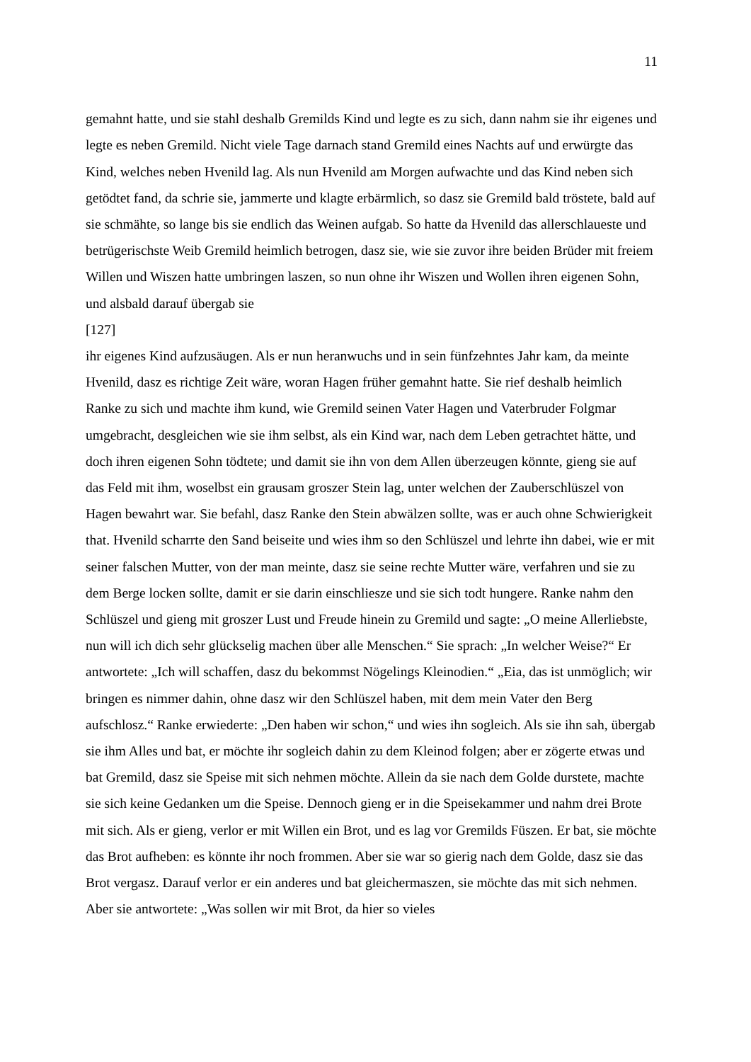11
gemahnt hatte, und sie stahl deshalb Gremilds Kind und legte es zu sich, dann nahm sie ihr eigenes und legte es neben Gremild. Nicht viele Tage darnach stand Gremild eines Nachts auf und erwürgte das Kind, welches neben Hvenild lag. Als nun Hvenild am Morgen aufwachte und das Kind neben sich getödtet fand, da schrie sie, jammerte und klagte erbärmlich, so dasz sie Gremild bald tröstete, bald auf sie schmähte, so lange bis sie endlich das Weinen aufgab. So hatte da Hvenild das allerschlaueste und betrügerischste Weib Gremild heimlich betrogen, dasz sie, wie sie zuvor ihre beiden Brüder mit freiem Willen und Wiszen hatte umbringen laszen, so nun ohne ihr Wiszen und Wollen ihren eigenen Sohn, und alsbald darauf übergab sie
[127]
ihr eigenes Kind aufzusäugen. Als er nun heranwuchs und in sein fünfzehntes Jahr kam, da meinte Hvenild, dasz es richtige Zeit wäre, woran Hagen früher gemahnt hatte. Sie rief deshalb heimlich Ranke zu sich und machte ihm kund, wie Gremild seinen Vater Hagen und Vaterbruder Folgmar umgebracht, desgleichen wie sie ihm selbst, als ein Kind war, nach dem Leben getrachtet hätte, und doch ihren eigenen Sohn tödtete; und damit sie ihn von dem Allen überzeugen könnte, gieng sie auf das Feld mit ihm, woselbst ein grausam groszer Stein lag, unter welchen der Zauberschlüszel von Hagen bewahrt war. Sie befahl, dasz Ranke den Stein abwälzen sollte, was er auch ohne Schwierigkeit that. Hvenild scharrte den Sand beiseite und wies ihm so den Schlüszel und lehrte ihn dabei, wie er mit seiner falschen Mutter, von der man meinte, dasz sie seine rechte Mutter wäre, verfahren und sie zu dem Berge locken sollte, damit er sie darin einschliesze und sie sich todt hungere. Ranke nahm den Schlüszel und gieng mit groszer Lust und Freude hinein zu Gremild und sagte: „O meine Allerliebste, nun will ich dich sehr glückselig machen über alle Menschen.“ Sie sprach: „In welcher Weise?“ Er antwortete: „Ich will schaffen, dasz du bekommst Nögelings Kleinodien.“ „Eia, das ist unmöglich; wir bringen es nimmer dahin, ohne dasz wir den Schlüszel haben, mit dem mein Vater den Berg aufschlosz.“ Ranke erwiederte: „Den haben wir schon,“ und wies ihn sogleich. Als sie ihn sah, übergab sie ihm Alles und bat, er möchte ihr sogleich dahin zu dem Kleinod folgen; aber er zögerte etwas und bat Gremild, dasz sie Speise mit sich nehmen möchte. Allein da sie nach dem Golde durstete, machte sie sich keine Gedanken um die Speise. Dennoch gieng er in die Speisekammer und nahm drei Brote mit sich. Als er gieng, verlor er mit Willen ein Brot, und es lag vor Gremilds Füszen. Er bat, sie möchte das Brot aufheben: es könnte ihr noch frommen. Aber sie war so gierig nach dem Golde, dasz sie das Brot vergasz. Darauf verlor er ein anderes und bat gleichermaszen, sie möchte das mit sich nehmen. Aber sie antwortete: „Was sollen wir mit Brot, da hier so vieles